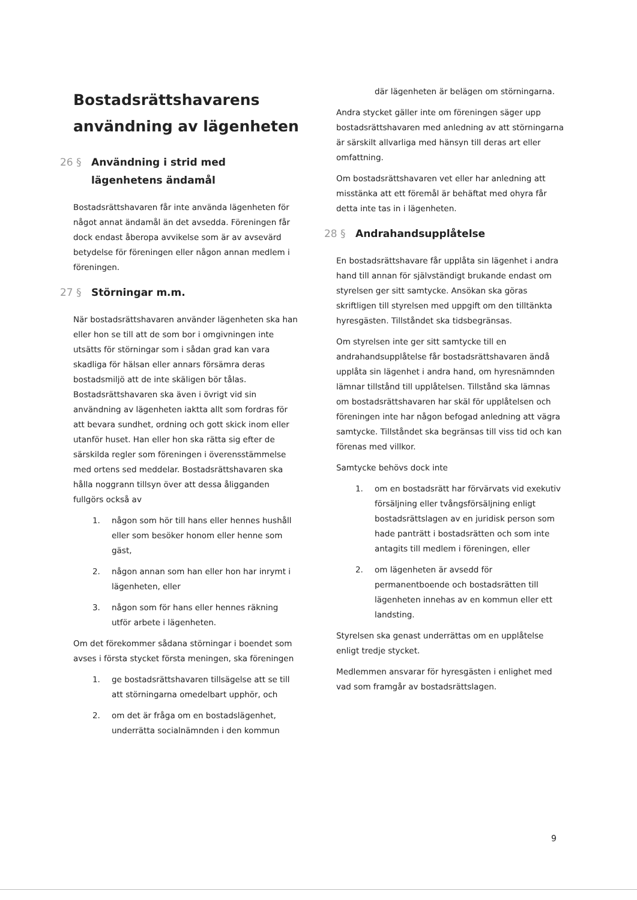Bostadsrättshavarens användning av lägenheten
26 § Användning i strid med lägenhetens ändamål
Bostadsrättshavaren får inte använda lägenheten för något annat ändamål än det avsedda. Föreningen får dock endast åberopa avvikelse som är av avsevärd betydelse för föreningen eller någon annan medlem i föreningen.
27 § Störningar m.m.
När bostadsrättshavaren använder lägenheten ska han eller hon se till att de som bor i omgivningen inte utsätts för störningar som i sådan grad kan vara skadliga för hälsan eller annars försämra deras bostadsmiljö att de inte skäligen bör tålas. Bostadsrättshavaren ska även i övrigt vid sin användning av lägenheten iaktta allt som fordras för att bevara sundhet, ordning och gott skick inom eller utanför huset. Han eller hon ska rätta sig efter de särskilda regler som föreningen i överensstämmelse med ortens sed meddelar. Bostadsrättshavaren ska hålla noggrann tillsyn över att dessa åligganden fullgörs också av
1. någon som hör till hans eller hennes hushåll eller som besöker honom eller henne som gäst,
2. någon annan som han eller hon har inrymt i lägenheten, eller
3. någon som för hans eller hennes räkning utför arbete i lägenheten.
Om det förekommer sådana störningar i boendet som avses i första stycket första meningen, ska föreningen
1. ge bostadsrättshavaren tillsägelse att se till att störningarna omedelbart upphör, och
2. om det är fråga om en bostadslägenhet, underrätta socialnämnden i den kommun
där lägenheten är belägen om störningarna.
Andra stycket gäller inte om föreningen säger upp bostadsrättshavaren med anledning av att störningarna är särskilt allvarliga med hänsyn till deras art eller omfattning.
Om bostadsrättshavaren vet eller har anledning att misstänka att ett föremål är behäftat med ohyra får detta inte tas in i lägenheten.
28 § Andrahandsupplåtelse
En bostadsrättshavare får upplåta sin lägenhet i andra hand till annan för självständigt brukande endast om styrelsen ger sitt samtycke. Ansökan ska göras skriftligen till styrelsen med uppgift om den tilltänkta hyresgästen. Tillståndet ska tidsbegränsas.
Om styrelsen inte ger sitt samtycke till en andrahandsupplåtelse får bostadsrättshavaren ändå upplåta sin lägenhet i andra hand, om hyresnämnden lämnar tillstånd till upplåtelsen. Tillstånd ska lämnas om bostadsrättshavaren har skäl för upplåtelsen och föreningen inte har någon befogad anledning att vägra samtycke. Tillståndet ska begränsas till viss tid och kan förenas med villkor.
Samtycke behövs dock inte
1. om en bostadsrätt har förvärvats vid exekutiv försäljning eller tvångsförsäljning enligt bostadsrättslagen av en juridisk person som hade panträtt i bostadsrätten och som inte antagits till medlem i föreningen, eller
2. om lägenheten är avsedd för permanentboende och bostadsrätten till lägenheten innehas av en kommun eller ett landsting.
Styrelsen ska genast underrättas om en upplåtelse enligt tredje stycket.
Medlemmen ansvarar för hyresgästen i enlighet med vad som framgår av bostadsrättslagen.
9